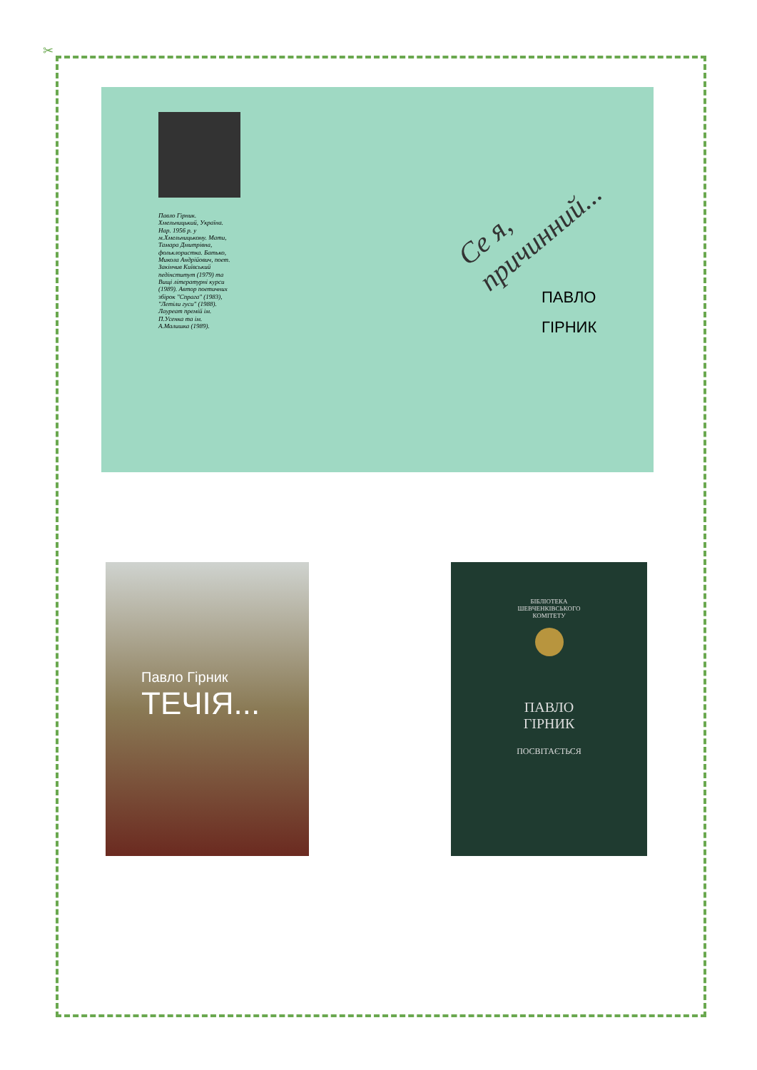✂
Павло Гірник. Хмельницький, Україна. Нар. 1956 р. у м.Хмельницькому. Мати, Тамара Дмитрівна, фольклористка. Батько, Микола Андрійович, поет. Закінчив Київський педінститут (1979) та Вищі літературні курси (1989). Автор поетичних збірок "Спрага" (1983), "Летіли гуси" (1988). Лауреат премій ім. П.Усенка та ім. А.Малишка (1989).
Се я, причинний...
ПАВЛО
ГІРНИК
Павло Гірник
ТЕЧІЯ...
БІБЛІОТЕКА
ШЕВЧЕНКІВСЬКОГО
КОМІТЕТУ
ПАВЛО
ГІРНИК
ПОСВІТАЄТЬСЯ